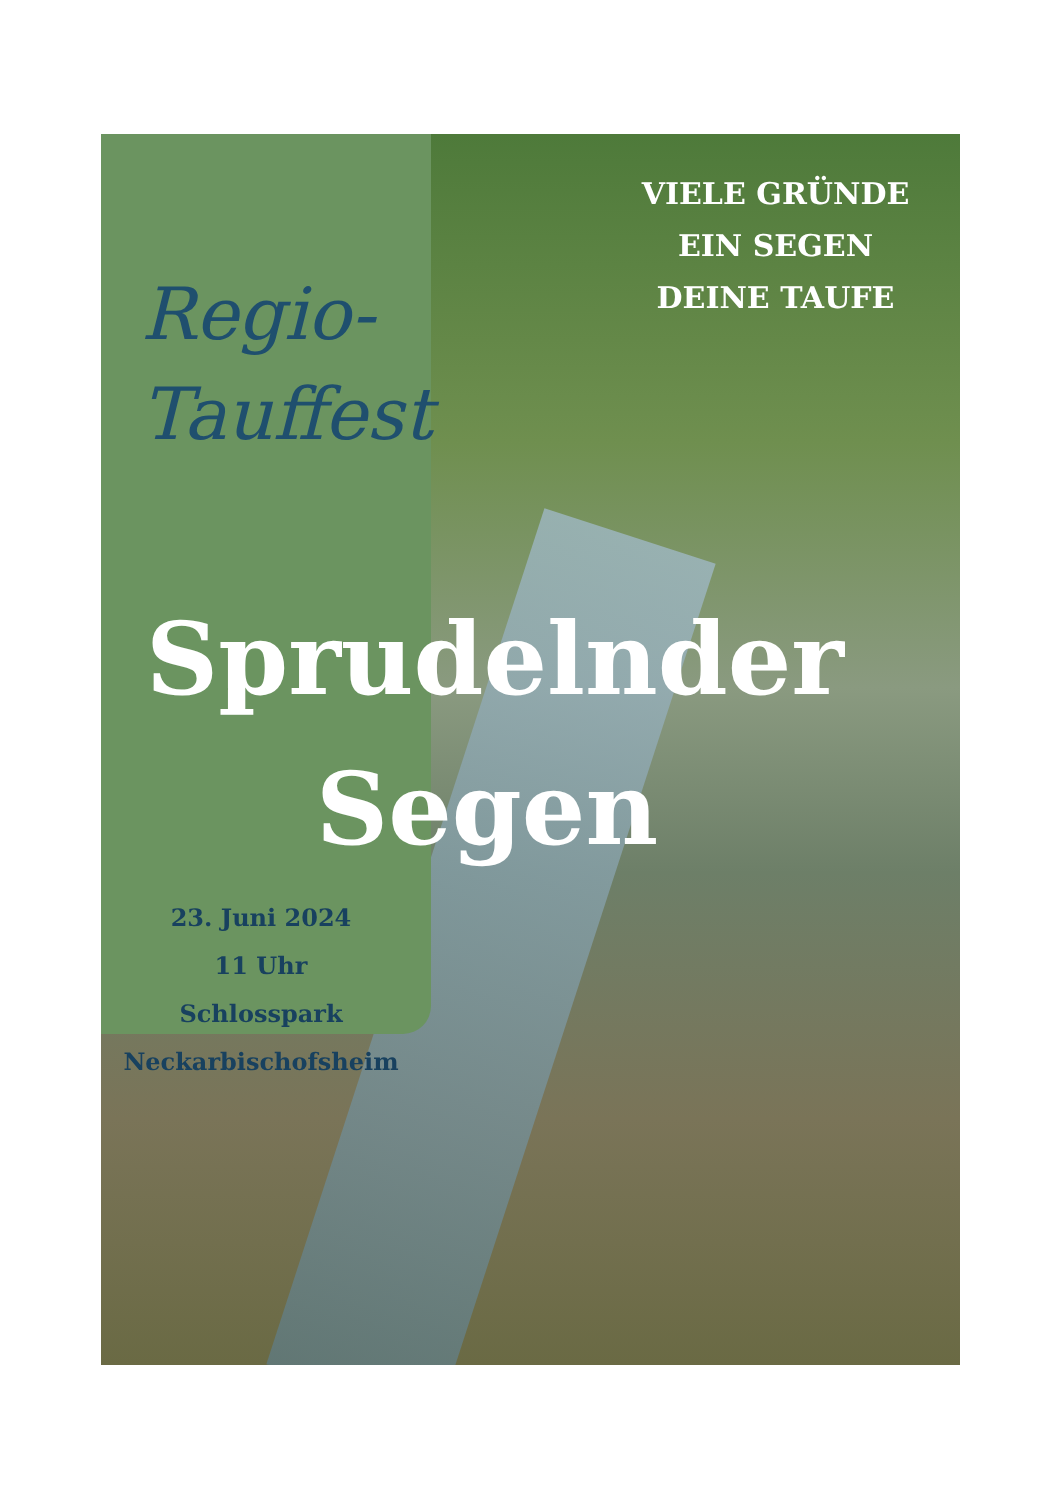VIELE GRÜNDE
EIN SEGEN
DEINE TAUFE
Regio-
Tauffest
Sprudelnder
Segen
23. Juni 2024
11 Uhr
Schlosspark
Neckarbischofsheim